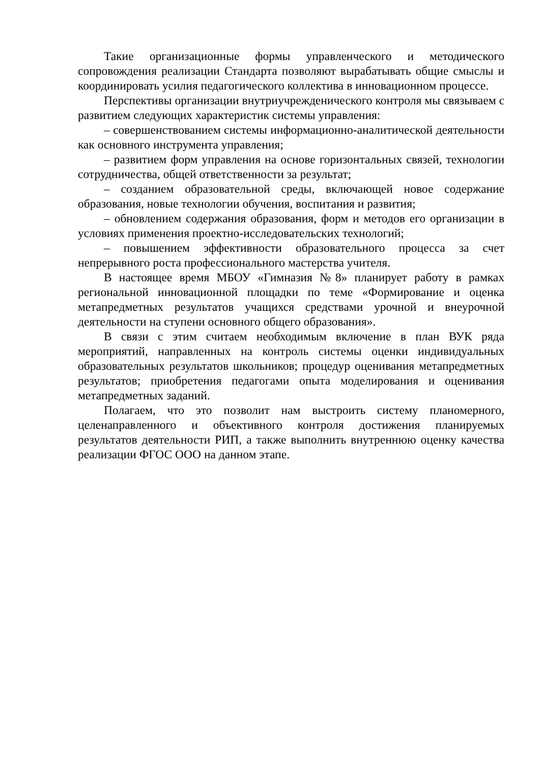Такие организационные формы управленческого и методического сопровождения реализации Стандарта позволяют вырабатывать общие смыслы и координировать усилия педагогического коллектива в инновационном процессе.
Перспективы организации внутриучрежденического контроля мы связываем с развитием следующих характеристик системы управления:
– совершенствованием системы информационно-аналитической деятельности как основного инструмента управления;
– развитием форм управления на основе горизонтальных связей, технологии сотрудничества, общей ответственности за результат;
– созданием образовательной среды, включающей новое содержание образования, новые технологии обучения, воспитания и развития;
– обновлением содержания образования, форм и методов его организации в условиях применения проектно-исследовательских технологий;
– повышением эффективности образовательного процесса за счет непрерывного роста профессионального мастерства учителя.
В настоящее время МБОУ «Гимназия №8» планирует работу в рамках региональной инновационной площадки по теме «Формирование и оценка метапредметных результатов учащихся средствами урочной и внеурочной деятельности на ступени основного общего образования».
В связи с этим считаем необходимым включение в план ВУК ряда мероприятий, направленных на контроль системы оценки индивидуальных образовательных результатов школьников; процедур оценивания метапредметных результатов; приобретения педагогами опыта моделирования и оценивания метапредметных заданий.
Полагаем, что это позволит нам выстроить систему планомерного, целенаправленного и объективного контроля достижения планируемых результатов деятельности РИП, а также выполнить внутреннюю оценку качества реализации ФГОС ООО на данном этапе.